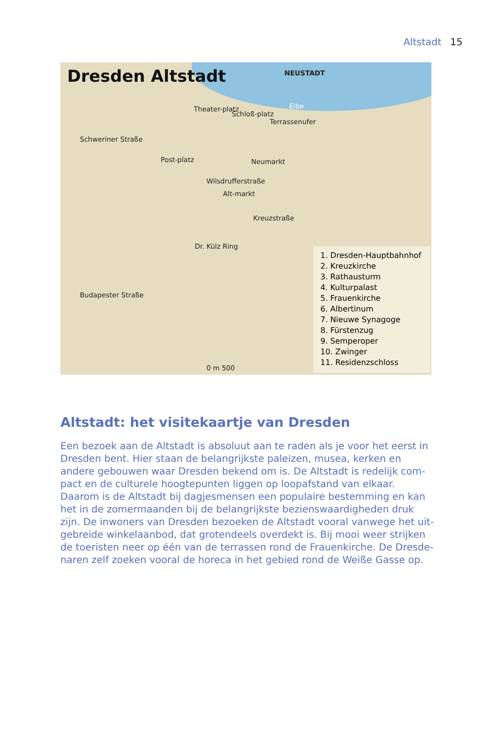Altstadt 15
Dresden Altstadt
NEUSTADT
Elbe
Theater-platz
Schloß-platz
Terrassenufer
Schweriner Straße
Post-platz Neumarkt
Wilsdrufferstraße
Alt-markt
Kreuzstraße
Dr. Külz Ring
Budapester Straße
0 m 500
1. Dresden-Hauptbahnhof
2. Kreuzkirche
3. Rathausturm
4. Kulturpalast
5. Frauenkirche
6. Albertinum
7. Nieuwe Synagoge
8. Fürstenzug
9. Semperoper
10. Zwinger
11. Residenzschloss
Altstadt: het visitekaartje van Dresden
Een bezoek aan de Altstadt is absoluut aan te raden als je voor het eerst in Dresden bent. Hier staan de belangrijkste paleizen, musea, kerken en andere gebouwen waar Dresden bekend om is. De Altstadt is redelijk com­pact en de culturele hoogtepunten liggen op loopafstand van elkaar. Daarom is de Altstadt bij dagjesmensen een populaire bestemming en kan het in de zomermaanden bij de belangrijkste bezienswaardigheden druk zijn. De inwoners van Dresden bezoeken de Altstadt vooral vanwege het uit­gebreide winkelaanbod, dat grotendeels overdekt is. Bij mooi weer strijken de toeristen neer op één van de terrassen rond de Frauenkirche. De Dresde­naren zelf zoeken vooral de horeca in het gebied rond de Weiße Gasse op.